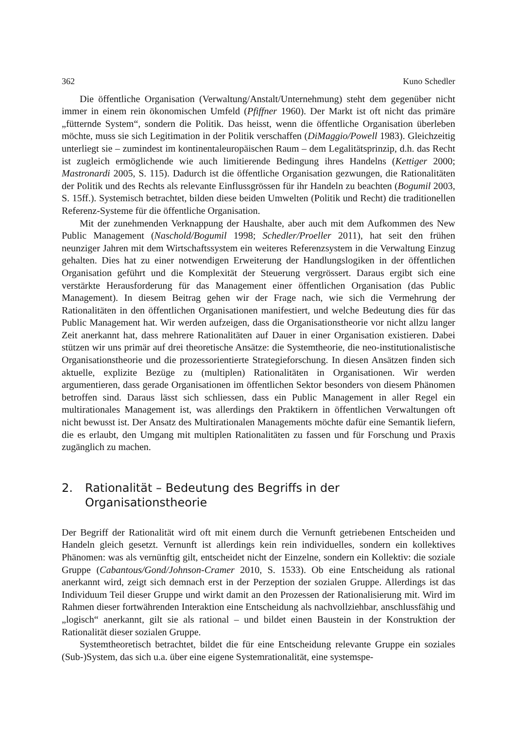362 Kuno Schedler
Die öffentliche Organisation (Verwaltung/Anstalt/Unternehmung) steht dem gegenüber nicht immer in einem rein ökonomischen Umfeld (Pfiffner 1960). Der Markt ist oft nicht das primäre „fütternde System“, sondern die Politik. Das heisst, wenn die öffentliche Organisation überleben möchte, muss sie sich Legitimation in der Politik verschaffen (DiMaggio/Powell 1983). Gleichzeitig unterliegt sie – zumindest im kontinentaleuropäischen Raum – dem Legalitätsprinzip, d.h. das Recht ist zugleich ermöglichende wie auch limitierende Bedingung ihres Handelns (Kettiger 2000; Mastronardi 2005, S. 115). Dadurch ist die öffentliche Organisation gezwungen, die Rationalitäten der Politik und des Rechts als relevante Einflussgrössen für ihr Handeln zu beachten (Bogumil 2003, S. 15ff.). Systemisch betrachtet, bilden diese beiden Umwelten (Politik und Recht) die traditionellen Referenz-Systeme für die öffentliche Organisation.
Mit der zunehmenden Verknappung der Haushalte, aber auch mit dem Aufkommen des New Public Management (Naschold/Bogumil 1998; Schedler/Proeller 2011), hat seit den frühen neunziger Jahren mit dem Wirtschaftssystem ein weiteres Referenzsystem in die Verwaltung Einzug gehalten. Dies hat zu einer notwendigen Erweiterung der Handlungslogiken in der öffentlichen Organisation geführt und die Komplexität der Steuerung vergrössert. Daraus ergibt sich eine verstärkte Herausforderung für das Management einer öffentlichen Organisation (das Public Management). In diesem Beitrag gehen wir der Frage nach, wie sich die Vermehrung der Rationalitäten in den öffentlichen Organisationen manifestiert, und welche Bedeutung dies für das Public Management hat. Wir werden aufzeigen, dass die Organisationstheorie vor nicht allzu langer Zeit anerkannt hat, dass mehrere Rationalitäten auf Dauer in einer Organisation existieren. Dabei stützen wir uns primär auf drei theoretische Ansätze: die Systemtheorie, die neo-institutionalistische Organisationstheorie und die prozessorientierte Strategieforschung. In diesen Ansätzen finden sich aktuelle, explizite Bezüge zu (multiplen) Rationalitäten in Organisationen. Wir werden argumentieren, dass gerade Organisationen im öffentlichen Sektor besonders von diesem Phänomen betroffen sind. Daraus lässt sich schliessen, dass ein Public Management in aller Regel ein multirationales Management ist, was allerdings den Praktikern in öffentlichen Verwaltungen oft nicht bewusst ist. Der Ansatz des Multirationalen Managements möchte dafür eine Semantik liefern, die es erlaubt, den Umgang mit multiplen Rationalitäten zu fassen und für Forschung und Praxis zugänglich zu machen.
2. Rationalität – Bedeutung des Begriffs in der
Organisationstheorie
Der Begriff der Rationalität wird oft mit einem durch die Vernunft getriebenen Entscheiden und Handeln gleich gesetzt. Vernunft ist allerdings kein rein individuelles, sondern ein kollektives Phänomen: was als vernünftig gilt, entscheidet nicht der Einzelne, sondern ein Kollektiv: die soziale Gruppe (Cabantous/Gond/Johnson-Cramer 2010, S. 1533). Ob eine Entscheidung als rational anerkannt wird, zeigt sich demnach erst in der Perzeption der sozialen Gruppe. Allerdings ist das Individuum Teil dieser Gruppe und wirkt damit an den Prozessen der Rationalisierung mit. Wird im Rahmen dieser fortwährenden Interaktion eine Entscheidung als nachvollziehbar, anschlussfähig und „logisch“ anerkannt, gilt sie als rational – und bildet einen Baustein in der Konstruktion der Rationalität dieser sozialen Gruppe.
Systemtheoretisch betrachtet, bildet die für eine Entscheidung relevante Gruppe ein soziales (Sub-)System, das sich u.a. über eine eigene Systemrationalität, eine systemspe-